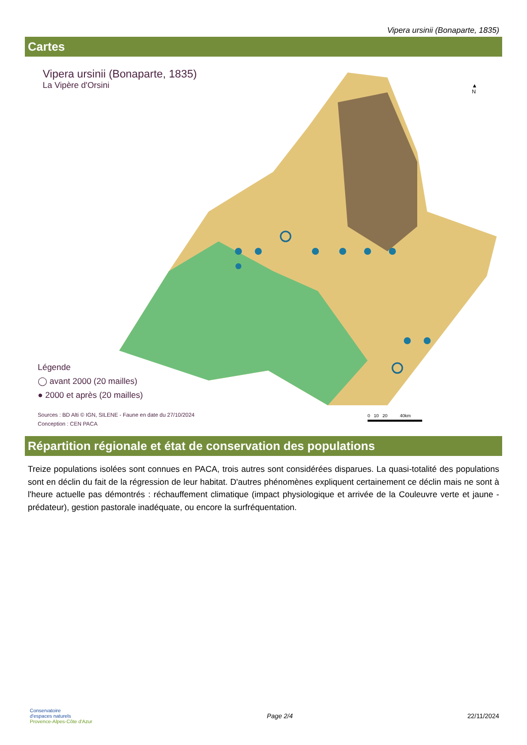Vipera ursinii (Bonaparte, 1835)
Cartes
Vipera ursinii (Bonaparte, 1835)
La Vipère d'Orsini
▲
N
Légende
◯ avant 2000 (20 mailles)
● 2000 et après (20 mailles)
Sources : BD Alti © IGN, SILENE - Faune en date du 27/10/2024
Conception : CEN PACA
0 10 20 40km
Répartition régionale et état de conservation des populations
Treize populations isolées sont connues en PACA, trois autres sont considérées disparues. La quasi-totalité des populations sont en déclin du fait de la régression de leur habitat. D'autres phénomènes expliquent certainement ce déclin mais ne sont à l'heure actuelle pas démontrés : réchauffement climatique (impact physiologique et arrivée de la Couleuvre verte et jaune - prédateur), gestion pastorale inadéquate, ou encore la surfréquentation.
Conservatoire
d'espaces naturels
Provence-Alpes-Côte d'Azur
Page 2/4 22/11/2024